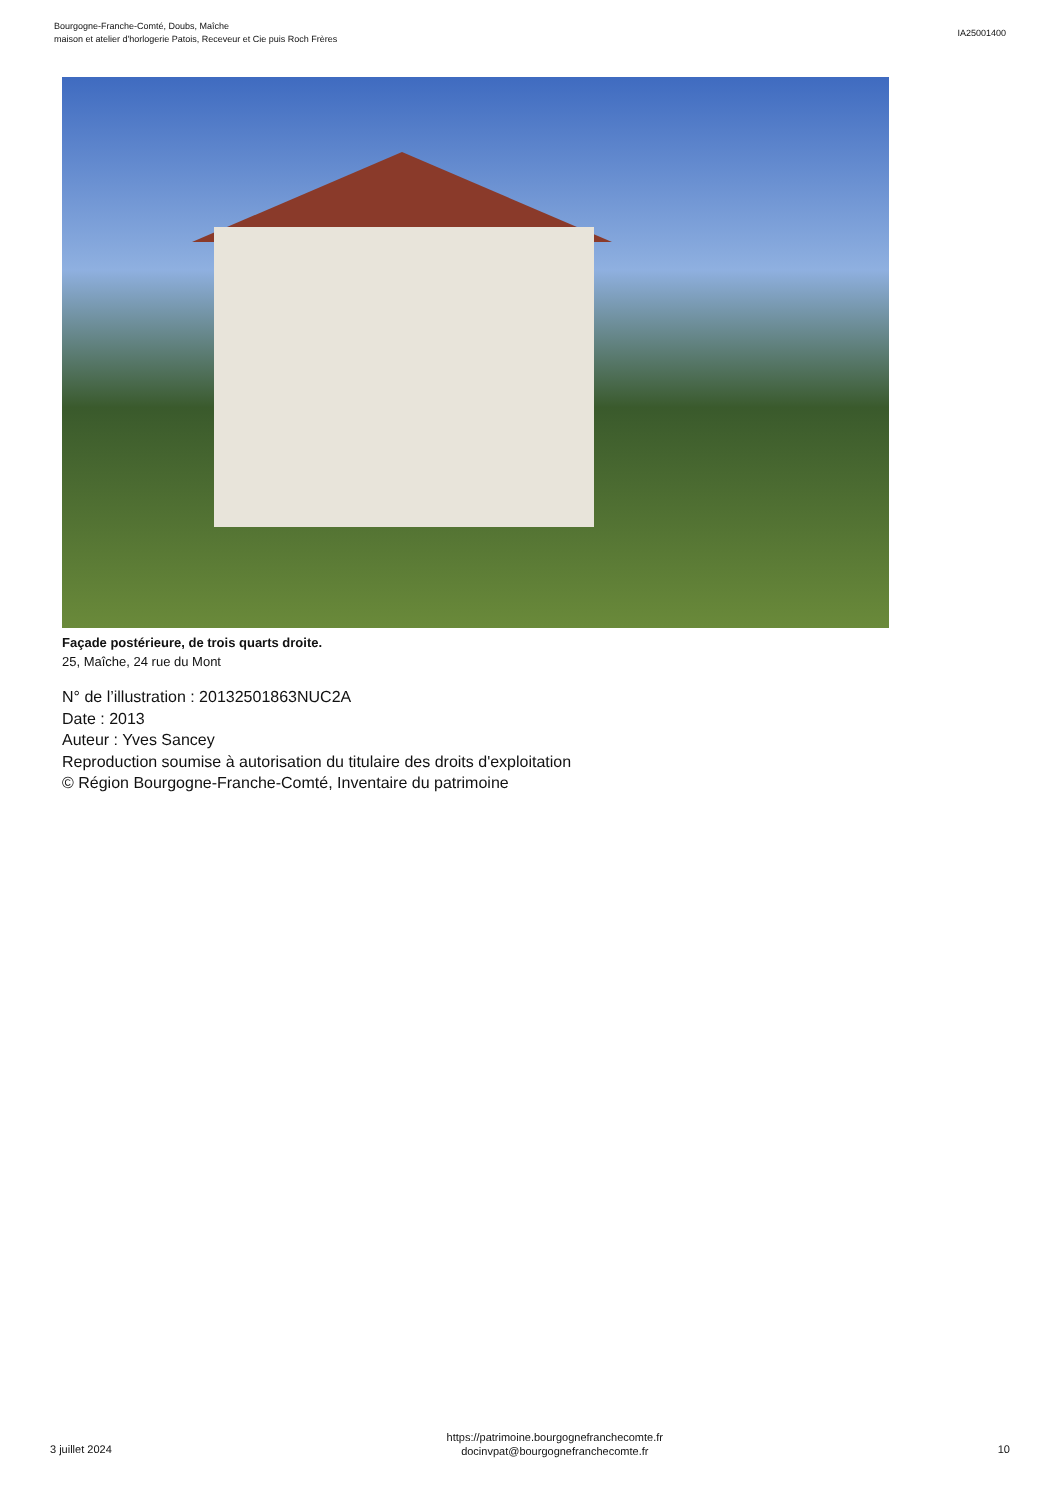Bourgogne-Franche-Comté, Doubs, Maîche
maison et atelier d'horlogerie Patois, Receveur et Cie puis Roch Frères
IA25001400
Façade postérieure, de trois quarts droite.
25, Maîche, 24 rue du Mont
N° de l’illustration : 20132501863NUC2A
Date : 2013
Auteur : Yves Sancey
Reproduction soumise à autorisation du titulaire des droits d'exploitation
© Région Bourgogne-Franche-Comté, Inventaire du patrimoine
3 juillet 2024
https://patrimoine.bourgognefranchecomte.fr
docinvpat@bourgognefranchecomte.fr
10